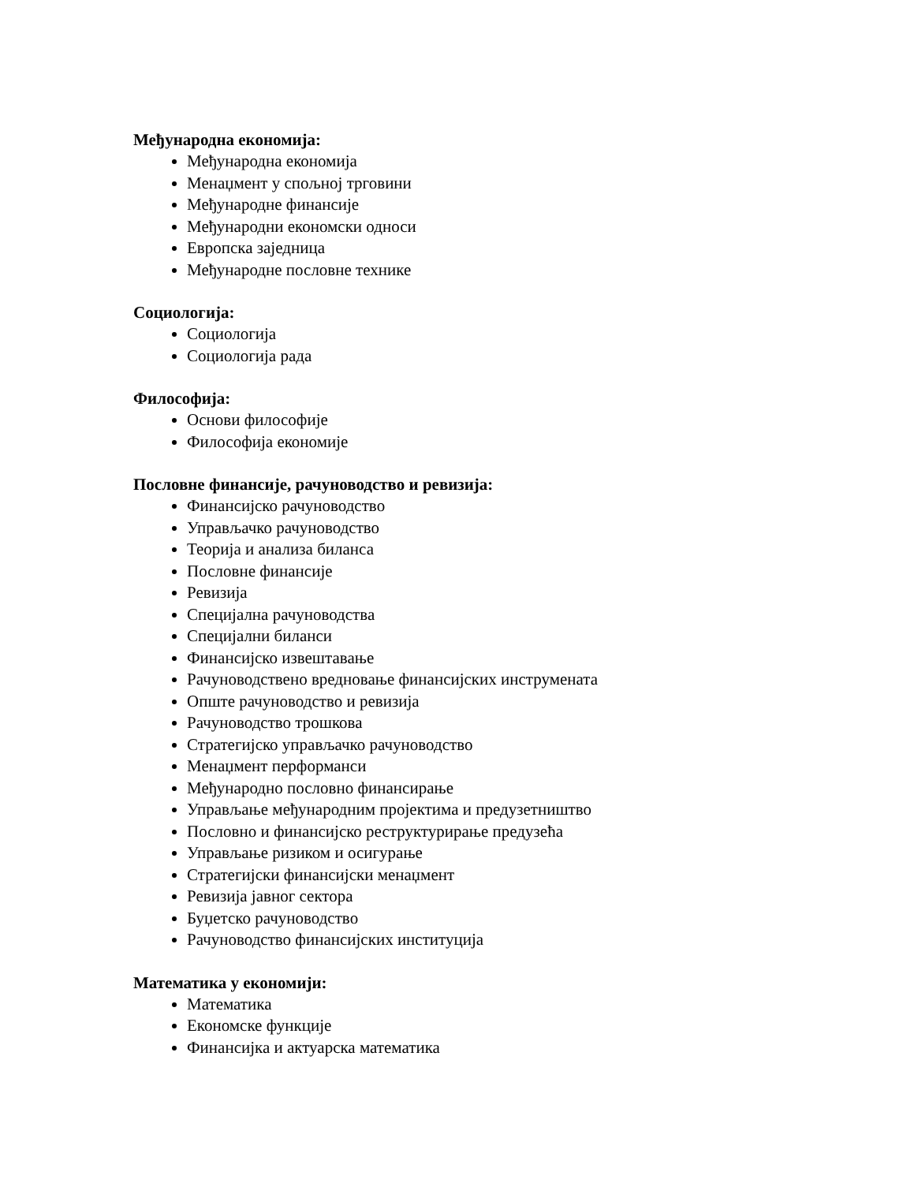Међународна економија:
Међународна економија
Менаџмент у спољној трговини
Међународне финансије
Међународни економски односи
Европска заједница
Међународне пословне технике
Социологија:
Социологија
Социологија рада
Философија:
Основи философије
Философија економије
Пословне финансије, рачуноводство и ревизија:
Финансијско рачуноводство
Управљачко рачуноводство
Теорија и анализа биланса
Пословне финансије
Ревизија
Специјална рачуноводства
Специјални биланси
Финансијско извештавање
Рачуноводствено вредновање финансијских инструмената
Опште рачуноводство и ревизија
Рачуноводство трошкова
Стратегијско управљачко рачуноводство
Менаџмент перформанси
Међународно пословно финансирање
Управљање међународним пројектима и предузетништво
Пословно и финансијско реструктурирање предузећа
Управљање ризиком и осигурање
Стратегијски финансијски менаџмент
Ревизија јавног сектора
Буџетско рачуноводство
Рачуноводство финансијских институција
Математика у економији:
Математика
Економске функције
Финансијка и актуарска математика